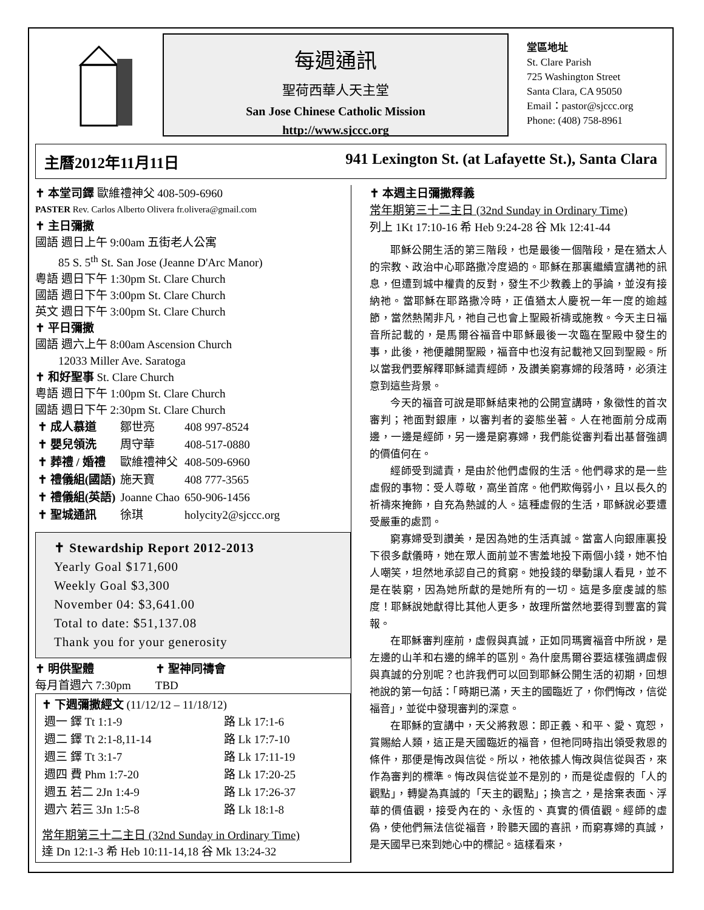每週通訊
聖荷西華人天主堂
San Jose Chinese Catholic Mission
http://www.sjccc.org
堂區地址
St. Clare Parish
725 Washington Street
Santa Clara, CA 95050
Email：pastor@sjccc.org
Phone: (408) 758-8961
主曆2012年11月11日 941 Lexington St. (at Lafayette St.), Santa Clara
✝ 本堂司鐸 歐維禮神父 408-509-6960
PASTER Rev. Carlos Alberto Olivera fr.olivera@gmail.com
✝ 主日彌撒
國語 週日上午 9:00am 五街老人公寓
85 S. 5<sup>th</sup> St. San Jose (Jeanne D'Arc Manor)
粵語 週日下午 1:30pm St. Clare Church
國語 週日下午 3:00pm St. Clare Church
英文 週日下午 3:00pm St. Clare Church
✝ 平日彌撒
國語 週六上午 8:00am Ascension Church
12033 Miller Ave. Saratoga
✝ 和好聖事 St. Clare Church
粵語 週日下午 1:00pm St. Clare Church
國語 週日下午 2:30pm St. Clare Church
| ✝ 成人慕道 | 鄒世亮 | 408 997-8524 |
| ✝ 嬰兒領洗 | 周守華 | 408-517-0880 |
| ✝ 葬禮 / 婚禮 | 歐維禮神父 | 408-509-6960 |
| ✝ 禮儀組(國語) | 施天寶 | 408 777-3565 |
| ✝ 禮儀組(英語) | Joanne Chao | 650-906-1456 |
| ✝ 聖城通訊 | 徐琪 | holycity2@sjccc.org |
✝ Stewardship Report 2012-2013
Yearly Goal $171,600
Weekly Goal $3,300
November 04: $3,641.00
Total to date: $51,137.08
Thank you for your generosity
✝ 明供聖體
每月首週六 7:30pm
✝ 聖神同禱會
TBD
✝ 下週彌撒經文 (11/12/12 – 11/18/12)
| 週一 鐸 Tt 1:1-9 | 路 Lk 17:1-6 |
| 週二 鐸 Tt 2:1-8,11-14 | 路 Lk 17:7-10 |
| 週三 鐸 Tt 3:1-7 | 路 Lk 17:11-19 |
| 週四 費 Phm 1:7-20 | 路 Lk 17:20-25 |
| 週五 若二 2Jn 1:4-9 | 路 Lk 17:26-37 |
| 週六 若三 3Jn 1:5-8 | 路 Lk 18:1-8 |
常年期第三十二主日 (32nd Sunday in Ordinary Time)
達 Dn 12:1-3 希 Heb 10:11-14,18 谷 Mk 13:24-32
✝ 本週主日彌撒釋義
常年期第三十二主日 (32nd Sunday in Ordinary Time)
列上 1Kt 17:10-16 希 Heb 9:24-28 谷 Mk 12:41-44
耶穌公開生活的第三階段，也是最後一個階段，是在猶太人的宗教、政治中心耶路撒冷度過的。耶穌在那裏繼續宣講祂的訊息，但遭到城中權貴的反對，發生不少教義上的爭論，並沒有接納祂。當耶穌在耶路撒冷時，正值猶太人慶祝一年一度的逾越節，當然熱鬧非凡，祂自己也會上聖殿祈禱或施教。今天主日福音所記載的，是馬爾谷福音中耶穌最後一次臨在聖殿中發生的事，此後，祂便離開聖殿，福音中也沒有記載祂又回到聖殿。所以當我們要解釋耶穌譴責經師，及讚美窮寡婦的段落時，必須注意到這些背景。
今天的福音可說是耶穌結束祂的公開宣講時，象徵性的首次審判；祂面對銀庫，以審判者的姿態坐著。人在祂面前分成兩邊，一邊是經師，另一邊是窮寡婦，我們能從審判看出基督強調的價值何在。
經師受到譴責，是由於他們虛假的生活。他們尋求的是一些虛假的事物：受人尊敬，高坐首席。他們欺侮弱小，且以長久的祈禱來掩飾，自充為熱誠的人。這種虛假的生活，耶穌說必要遭受嚴重的處罰。
窮寡婦受到讚美，是因為她的生活真誠。當富人向銀庫裏投下很多獻儀時，她在眾人面前並不害羞地投下兩個小錢，她不怕人嘲笑，坦然地承認自己的貧窮。她投錢的舉動讓人看見，並不是在裝窮，因為她所獻的是她所有的一切。這是多麼虔誠的態度！耶穌說她獻得比其他人更多，故理所當然地要得到豐富的賞報。
在耶穌審判座前，虛假與真誠，正如同瑪竇福音中所說，是左邊的山羊和右邊的綿羊的區別。為什麼馬爾谷要這樣強調虛假與真誠的分別呢？也許我們可以回到耶穌公開生活的初期，回想祂說的第一句話：「時期已滿，天主的國臨近了，你們悔改，信從福音」，並從中發現審判的深意。
在耶穌的宣講中，天父將救恩：即正義、和平、愛、寬恕，賞賜給人類，這正是天國臨近的福音，但祂同時指出領受救恩的條件，那便是悔改與信從。所以，祂依據人悔改與信從與否，來作為審判的標準。悔改與信從並不是別的，而是從虛假的「人的觀點」，轉變為真誠的「天主的觀點」；換言之，是捨棄表面、浮華的價值觀，接受內在的、永恆的、真實的價值觀。經師的虛偽，使他們無法信從福音，聆聽天國的喜訊，而窮寡婦的真誠，是天國早已來到她心中的標記。這樣看來，